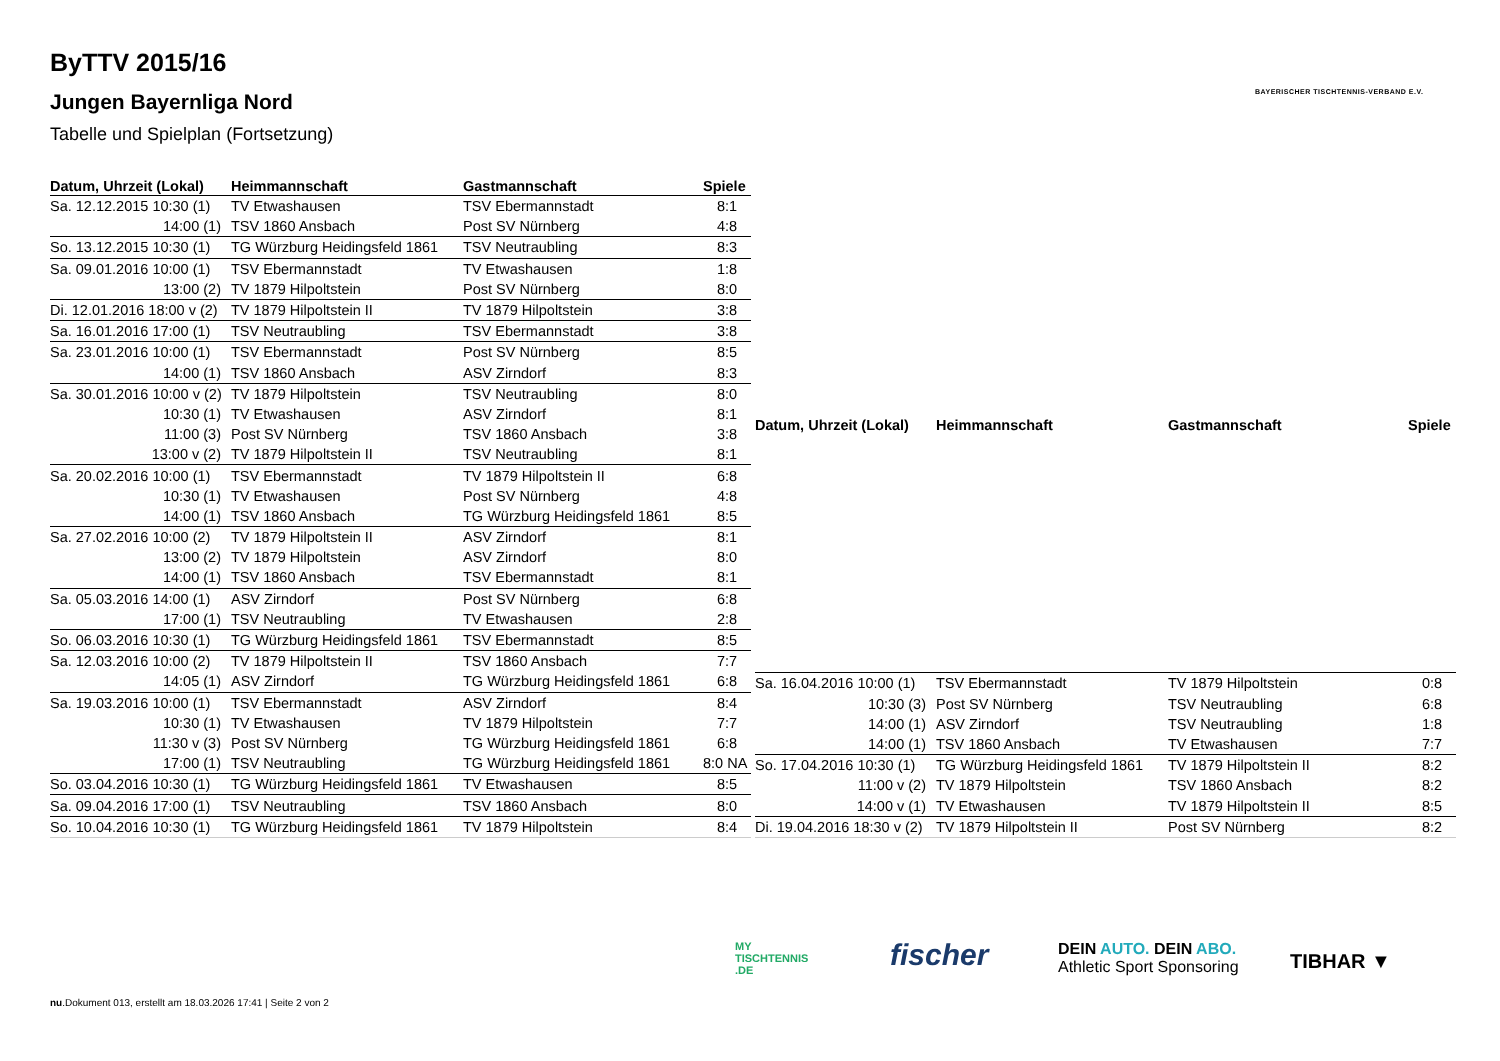ByTTV 2015/16
Jungen Bayernliga Nord
Tabelle und Spielplan (Fortsetzung)
BAYERISCHER TISCHTENNIS-VERBAND E.V.
| Datum, Uhrzeit (Lokal) | Heimmannschaft | Gastmannschaft | Spiele |
| --- | --- | --- | --- |
| Sa. 12.12.2015 10:30 (1) | TV Etwashausen | TSV Ebermannstadt | 8:1 |
| 14:00 (1) | TSV 1860 Ansbach | Post SV Nürnberg | 4:8 |
| So. 13.12.2015 10:30 (1) | TG Würzburg Heidingsfeld 1861 | TSV Neutraubling | 8:3 |
| Sa. 09.01.2016 10:00 (1) | TSV Ebermannstadt | TV Etwashausen | 1:8 |
| 13:00 (2) | TV 1879 Hilpoltstein | Post SV Nürnberg | 8:0 |
| Di. 12.01.2016 18:00 v (2) | TV 1879 Hilpoltstein II | TV 1879 Hilpoltstein | 3:8 |
| Sa. 16.01.2016 17:00 (1) | TSV Neutraubling | TSV Ebermannstadt | 3:8 |
| Sa. 23.01.2016 10:00 (1) | TSV Ebermannstadt | Post SV Nürnberg | 8:5 |
| 14:00 (1) | TSV 1860 Ansbach | ASV Zirndorf | 8:3 |
| Sa. 30.01.2016 10:00 v (2) | TV 1879 Hilpoltstein | TSV Neutraubling | 8:0 |
| 10:30 (1) | TV Etwashausen | ASV Zirndorf | 8:1 |
| 11:00 (3) | Post SV Nürnberg | TSV 1860 Ansbach | 3:8 |
| 13:00 v (2) | TV 1879 Hilpoltstein II | TSV Neutraubling | 8:1 |
| Sa. 20.02.2016 10:00 (1) | TSV Ebermannstadt | TV 1879 Hilpoltstein II | 6:8 |
| 10:30 (1) | TV Etwashausen | Post SV Nürnberg | 4:8 |
| 14:00 (1) | TSV 1860 Ansbach | TG Würzburg Heidingsfeld 1861 | 8:5 |
| Sa. 27.02.2016 10:00 (2) | TV 1879 Hilpoltstein II | ASV Zirndorf | 8:1 |
| 13:00 (2) | TV 1879 Hilpoltstein | ASV Zirndorf | 8:0 |
| 14:00 (1) | TSV 1860 Ansbach | TSV Ebermannstadt | 8:1 |
| Sa. 05.03.2016 14:00 (1) | ASV Zirndorf | Post SV Nürnberg | 6:8 |
| 17:00 (1) | TSV Neutraubling | TV Etwashausen | 2:8 |
| So. 06.03.2016 10:30 (1) | TG Würzburg Heidingsfeld 1861 | TSV Ebermannstadt | 8:5 |
| Sa. 12.03.2016 10:00 (2) | TV 1879 Hilpoltstein II | TSV 1860 Ansbach | 7:7 |
| 14:05 (1) | ASV Zirndorf | TG Würzburg Heidingsfeld 1861 | 6:8 |
| Sa. 19.03.2016 10:00 (1) | TSV Ebermannstadt | ASV Zirndorf | 8:4 |
| 10:30 (1) | TV Etwashausen | TV 1879 Hilpoltstein | 7:7 |
| 11:30 v (3) | Post SV Nürnberg | TG Würzburg Heidingsfeld 1861 | 6:8 |
| 17:00 (1) | TSV Neutraubling | TG Würzburg Heidingsfeld 1861 | 8:0 NA |
| So. 03.04.2016 10:30 (1) | TG Würzburg Heidingsfeld 1861 | TV Etwashausen | 8:5 |
| Sa. 09.04.2016 17:00 (1) | TSV Neutraubling | TSV 1860 Ansbach | 8:0 |
| So. 10.04.2016 10:30 (1) | TG Würzburg Heidingsfeld 1861 | TV 1879 Hilpoltstein | 8:4 |
| Datum, Uhrzeit (Lokal) | Heimmannschaft | Gastmannschaft | Spiele |
| --- | --- | --- | --- |
| Sa. 16.04.2016 10:00 (1) | TSV Ebermannstadt | TV 1879 Hilpoltstein | 0:8 |
| 10:30 (3) | Post SV Nürnberg | TSV Neutraubling | 6:8 |
| 14:00 (1) | ASV Zirndorf | TSV Neutraubling | 1:8 |
| 14:00 (1) | TSV 1860 Ansbach | TV Etwashausen | 7:7 |
| So. 17.04.2016 10:30 (1) | TG Würzburg Heidingsfeld 1861 | TV 1879 Hilpoltstein II | 8:2 |
| 11:00 v (2) | TV 1879 Hilpoltstein | TSV 1860 Ansbach | 8:2 |
| 14:00 v (1) | TV Etwashausen | TV 1879 Hilpoltstein II | 8:5 |
| Di. 19.04.2016 18:30 v (2) | TV 1879 Hilpoltstein II | Post SV Nürnberg | 8:2 |
MY
TISCHTENNIS
.DE
fischer
DEIN AUTO. DEIN ABO.
Athletic Sport Sponsoring
TIBHAR ▼
nu.Dokument 013, erstellt am 18.03.2026 17:41 | Seite 2 von 2